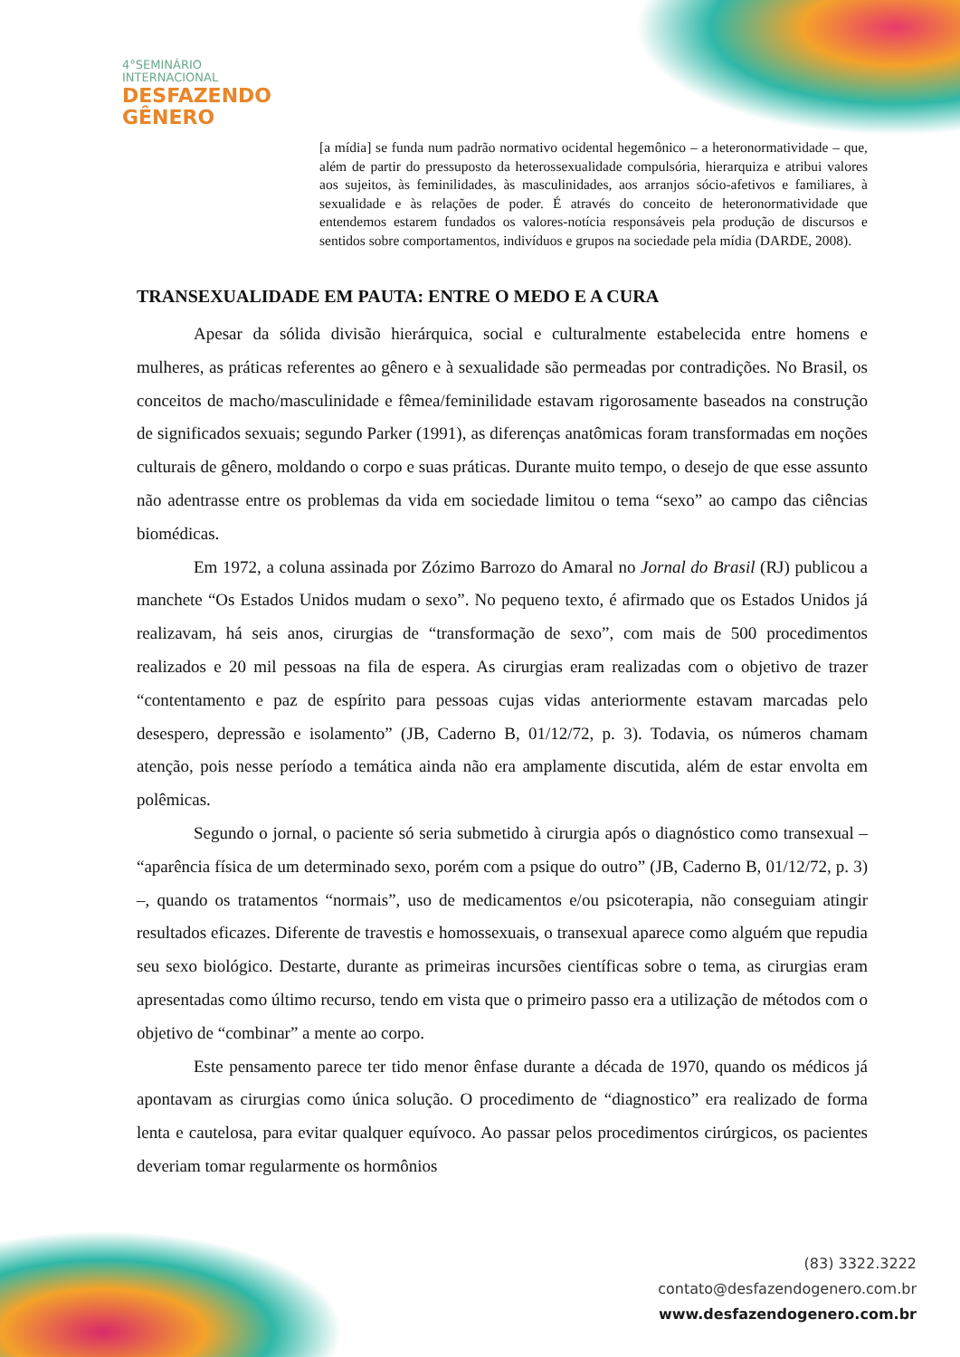4°SEMINÁRIO
INTERNACIONAL
DESFAZENDO
GÊNERO
[a mídia] se funda num padrão normativo ocidental hegemônico – a heteronormatividade – que, além de partir do pressuposto da heterossexualidade compulsória, hierarquiza e atribui valores aos sujeitos, às feminilidades, às masculinidades, aos arranjos sócio-afetivos e familiares, à sexualidade e às relações de poder. É através do conceito de heteronormatividade que entendemos estarem fundados os valores-notícia responsáveis pela produção de discursos e sentidos sobre comportamentos, indivíduos e grupos na sociedade pela mídia (DARDE, 2008).
TRANSEXUALIDADE EM PAUTA: ENTRE O MEDO E A CURA
Apesar da sólida divisão hierárquica, social e culturalmente estabelecida entre homens e mulheres, as práticas referentes ao gênero e à sexualidade são permeadas por contradições. No Brasil, os conceitos de macho/masculinidade e fêmea/feminilidade estavam rigorosamente baseados na construção de significados sexuais; segundo Parker (1991), as diferenças anatômicas foram transformadas em noções culturais de gênero, moldando o corpo e suas práticas. Durante muito tempo, o desejo de que esse assunto não adentrasse entre os problemas da vida em sociedade limitou o tema “sexo” ao campo das ciências biomédicas.
Em 1972, a coluna assinada por Zózimo Barrozo do Amaral no Jornal do Brasil (RJ) publicou a manchete “Os Estados Unidos mudam o sexo”. No pequeno texto, é afirmado que os Estados Unidos já realizavam, há seis anos, cirurgias de “transformação de sexo”, com mais de 500 procedimentos realizados e 20 mil pessoas na fila de espera. As cirurgias eram realizadas com o objetivo de trazer “contentamento e paz de espírito para pessoas cujas vidas anteriormente estavam marcadas pelo desespero, depressão e isolamento” (JB, Caderno B, 01/12/72, p. 3). Todavia, os números chamam atenção, pois nesse período a temática ainda não era amplamente discutida, além de estar envolta em polêmicas.
Segundo o jornal, o paciente só seria submetido à cirurgia após o diagnóstico como transexual – “aparência física de um determinado sexo, porém com a psique do outro” (JB, Caderno B, 01/12/72, p. 3) –, quando os tratamentos “normais”, uso de medicamentos e/ou psicoterapia, não conseguiam atingir resultados eficazes. Diferente de travestis e homossexuais, o transexual aparece como alguém que repudia seu sexo biológico. Destarte, durante as primeiras incursões científicas sobre o tema, as cirurgias eram apresentadas como último recurso, tendo em vista que o primeiro passo era a utilização de métodos com o objetivo de “combinar” a mente ao corpo.
Este pensamento parece ter tido menor ênfase durante a década de 1970, quando os médicos já apontavam as cirurgias como única solução. O procedimento de “diagnostico” era realizado de forma lenta e cautelosa, para evitar qualquer equívoco. Ao passar pelos procedimentos cirúrgicos, os pacientes deveriam tomar regularmente os hormônios
(83) 3322.3222
contato@desfazendogenero.com.br
www.desfazendogenero.com.br